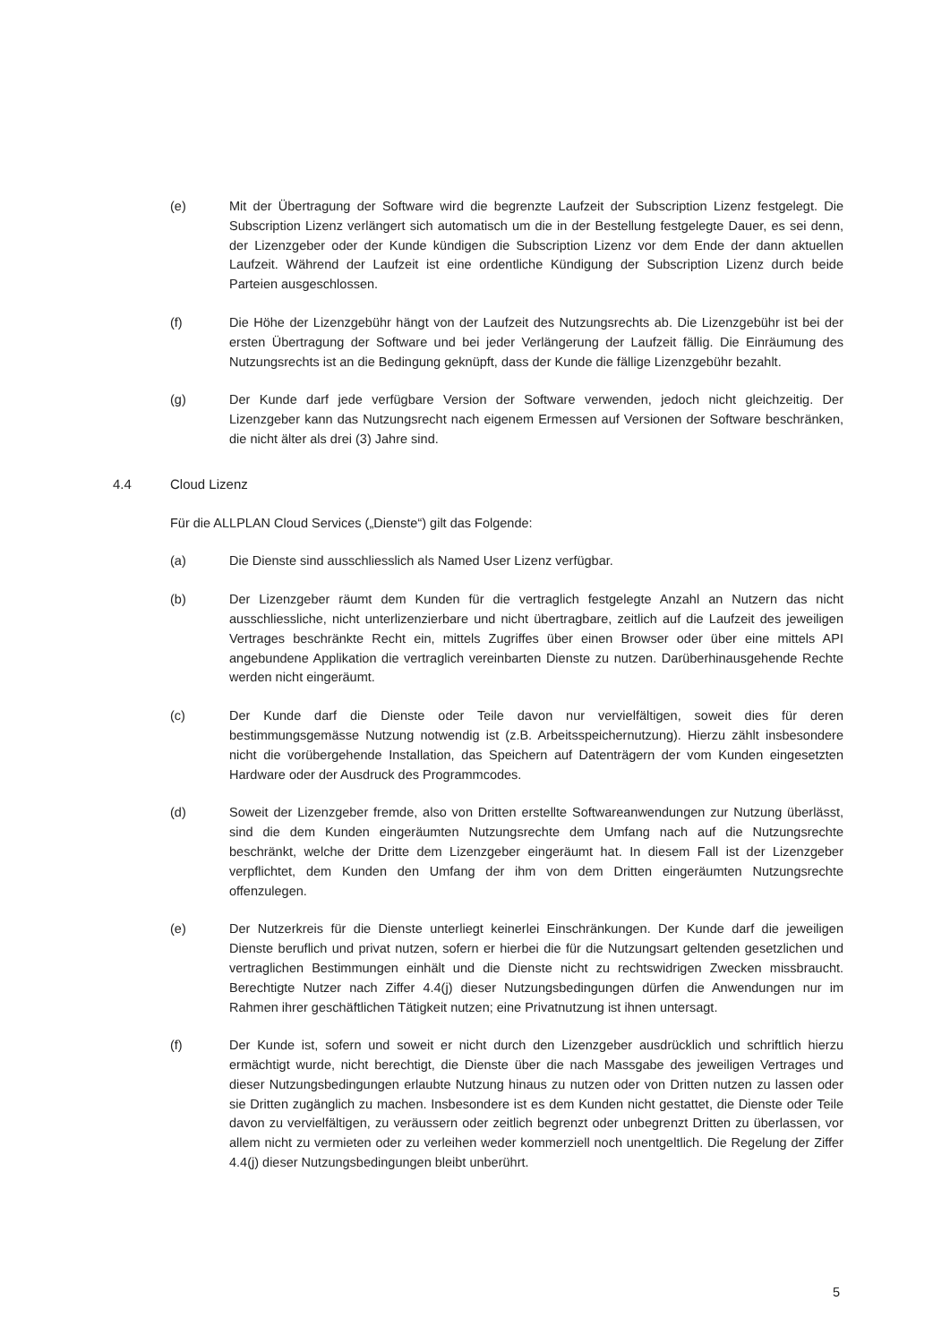(e) Mit der Übertragung der Software wird die begrenzte Laufzeit der Subscription Lizenz festgelegt. Die Subscription Lizenz verlängert sich automatisch um die in der Bestellung festgelegte Dauer, es sei denn, der Lizenzgeber oder der Kunde kündigen die Subscription Lizenz vor dem Ende der dann aktuellen Laufzeit. Während der Laufzeit ist eine ordentliche Kündigung der Subscription Lizenz durch beide Parteien ausgeschlossen.
(f) Die Höhe der Lizenzgebühr hängt von der Laufzeit des Nutzungsrechts ab. Die Lizenzgebühr ist bei der ersten Übertragung der Software und bei jeder Verlängerung der Laufzeit fällig. Die Einräumung des Nutzungsrechts ist an die Bedingung geknüpft, dass der Kunde die fällige Lizenzgebühr bezahlt.
(g) Der Kunde darf jede verfügbare Version der Software verwenden, jedoch nicht gleichzeitig. Der Lizenzgeber kann das Nutzungsrecht nach eigenem Ermessen auf Versionen der Software beschränken, die nicht älter als drei (3) Jahre sind.
4.4 Cloud Lizenz
Für die ALLPLAN Cloud Services („Dienste“) gilt das Folgende:
(a) Die Dienste sind ausschliesslich als Named User Lizenz verfügbar.
(b) Der Lizenzgeber räumt dem Kunden für die vertraglich festgelegte Anzahl an Nutzern das nicht ausschliessliche, nicht unterlizenzierbare und nicht übertragbare, zeitlich auf die Laufzeit des jeweiligen Vertrages beschränkte Recht ein, mittels Zugriffes über einen Browser oder über eine mittels API angebundene Applikation die vertraglich vereinbarten Dienste zu nutzen. Darüberhinausgehende Rechte werden nicht eingeräumt.
(c) Der Kunde darf die Dienste oder Teile davon nur vervielfältigen, soweit dies für deren bestimmungsgemässe Nutzung notwendig ist (z.B. Arbeitsspeichernutzung). Hierzu zählt insbesondere nicht die vorübergehende Installation, das Speichern auf Datenträgern der vom Kunden eingesetzten Hardware oder der Ausdruck des Programmcodes.
(d) Soweit der Lizenzgeber fremde, also von Dritten erstellte Softwareanwendungen zur Nutzung überlässt, sind die dem Kunden eingeräumten Nutzungsrechte dem Umfang nach auf die Nutzungsrechte beschränkt, welche der Dritte dem Lizenzgeber eingeräumt hat. In diesem Fall ist der Lizenzgeber verpflichtet, dem Kunden den Umfang der ihm von dem Dritten eingeräumten Nutzungsrechte offenzulegen.
(e) Der Nutzerkreis für die Dienste unterliegt keinerlei Einschränkungen. Der Kunde darf die jeweiligen Dienste beruflich und privat nutzen, sofern er hierbei die für die Nutzungsart geltenden gesetzlichen und vertraglichen Bestimmungen einhält und die Dienste nicht zu rechtswidrigen Zwecken missbraucht. Berechtigte Nutzer nach Ziffer 4.4(j) dieser Nutzungsbedingungen dürfen die Anwendungen nur im Rahmen ihrer geschäftlichen Tätigkeit nutzen; eine Privatnutzung ist ihnen untersagt.
(f) Der Kunde ist, sofern und soweit er nicht durch den Lizenzgeber ausdrücklich und schriftlich hierzu ermächtigt wurde, nicht berechtigt, die Dienste über die nach Massgabe des jeweiligen Vertrages und dieser Nutzungsbedingungen erlaubte Nutzung hinaus zu nutzen oder von Dritten nutzen zu lassen oder sie Dritten zugänglich zu machen. Insbesondere ist es dem Kunden nicht gestattet, die Dienste oder Teile davon zu vervielfältigen, zu veräussern oder zeitlich begrenzt oder unbegrenzt Dritten zu überlassen, vor allem nicht zu vermieten oder zu verleihen weder kommerziell noch unentgeltlich. Die Regelung der Ziffer 4.4(j) dieser Nutzungsbedingungen bleibt unberührt.
5